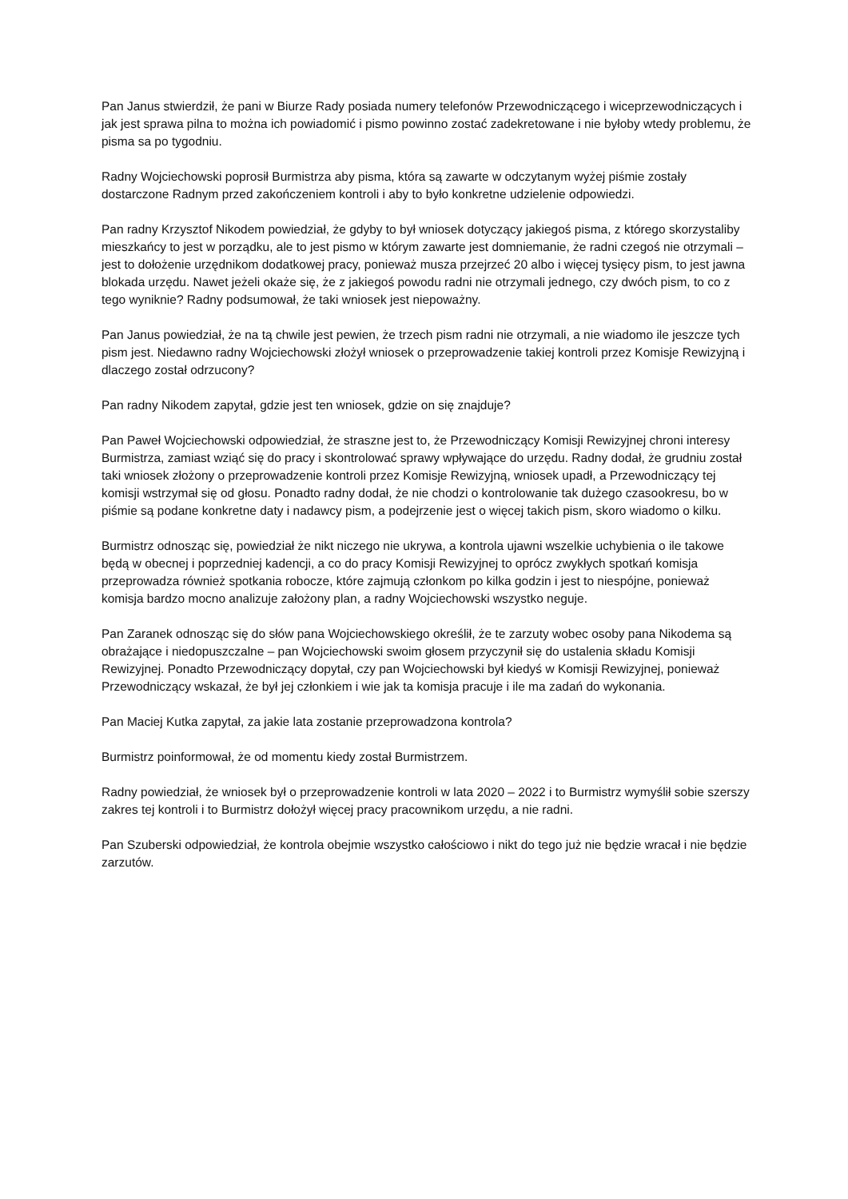Pan Janus stwierdził, że pani w Biurze Rady posiada numery telefonów Przewodniczącego i wiceprzewodniczących i jak jest sprawa pilna to można ich powiadomić i pismo powinno zostać zadekretowane i nie byłoby wtedy problemu, że pisma sa po tygodniu.
Radny Wojciechowski poprosił Burmistrza aby pisma, która są zawarte w odczytanym wyżej piśmie zostały dostarczone Radnym przed zakończeniem kontroli i aby to było konkretne udzielenie odpowiedzi.
Pan radny Krzysztof Nikodem powiedział, że gdyby to był wniosek dotyczący jakiegoś pisma, z którego skorzystaliby mieszkańcy to jest w porządku, ale to jest pismo w którym zawarte jest domniemanie, że radni czegoś nie otrzymali – jest to dołożenie urzędnikom dodatkowej pracy, ponieważ musza przejrzeć 20 albo i więcej tysięcy pism, to jest jawna blokada urzędu. Nawet jeżeli okaże się, że z jakiegoś powodu radni nie otrzymali jednego, czy dwóch pism, to co z tego wyniknie? Radny podsumował, że taki wniosek jest niepoważny.
Pan Janus powiedział, że na tą chwile jest pewien, że trzech pism radni nie otrzymali, a nie wiadomo ile jeszcze tych pism jest. Niedawno radny Wojciechowski złożył wniosek o przeprowadzenie takiej kontroli przez Komisje Rewizyjną i dlaczego został odrzucony?
Pan radny Nikodem zapytał, gdzie jest ten wniosek, gdzie on się znajduje?
Pan Paweł Wojciechowski odpowiedział, że straszne jest to, że Przewodniczący Komisji Rewizyjnej chroni interesy Burmistrza, zamiast wziąć się do pracy i skontrolować sprawy wpływające do urzędu. Radny dodał, że grudniu został taki wniosek złożony o przeprowadzenie kontroli przez Komisje Rewizyjną, wniosek upadł, a Przewodniczący tej komisji wstrzymał się od głosu. Ponadto radny dodał, że nie chodzi o kontrolowanie tak dużego czasookresu, bo w piśmie są podane konkretne daty i nadawcy pism, a podejrzenie jest o więcej takich pism, skoro wiadomo o kilku.
Burmistrz odnosząc się, powiedział że nikt niczego nie ukrywa, a kontrola ujawni wszelkie uchybienia o ile takowe będą w obecnej i poprzedniej kadencji, a co do pracy Komisji Rewizyjnej to oprócz zwykłych spotkań komisja przeprowadza również spotkania robocze, które zajmują członkom po kilka godzin i jest to niespójne, ponieważ komisja bardzo mocno analizuje założony plan, a radny Wojciechowski wszystko neguje.
Pan Zaranek odnosząc się do słów pana Wojciechowskiego określił, że te zarzuty wobec osoby pana Nikodema są obrażające i niedopuszczalne – pan Wojciechowski swoim głosem przyczynił się do ustalenia składu Komisji Rewizyjnej. Ponadto Przewodniczący dopytał, czy pan Wojciechowski był kiedyś w Komisji Rewizyjnej, ponieważ Przewodniczący wskazał, że był jej członkiem i wie jak ta komisja pracuje i ile ma zadań do wykonania.
Pan Maciej Kutka zapytał, za jakie lata zostanie przeprowadzona kontrola?
Burmistrz poinformował, że od momentu kiedy został Burmistrzem.
Radny powiedział, że wniosek był o przeprowadzenie kontroli w lata 2020 – 2022 i to Burmistrz wymyślił sobie szerszy zakres tej kontroli i to Burmistrz dołożył więcej pracy pracownikom urzędu, a nie radni.
Pan Szuberski odpowiedział, że kontrola obejmie wszystko całościowo i nikt do tego już nie będzie wracał i nie będzie zarzutów.